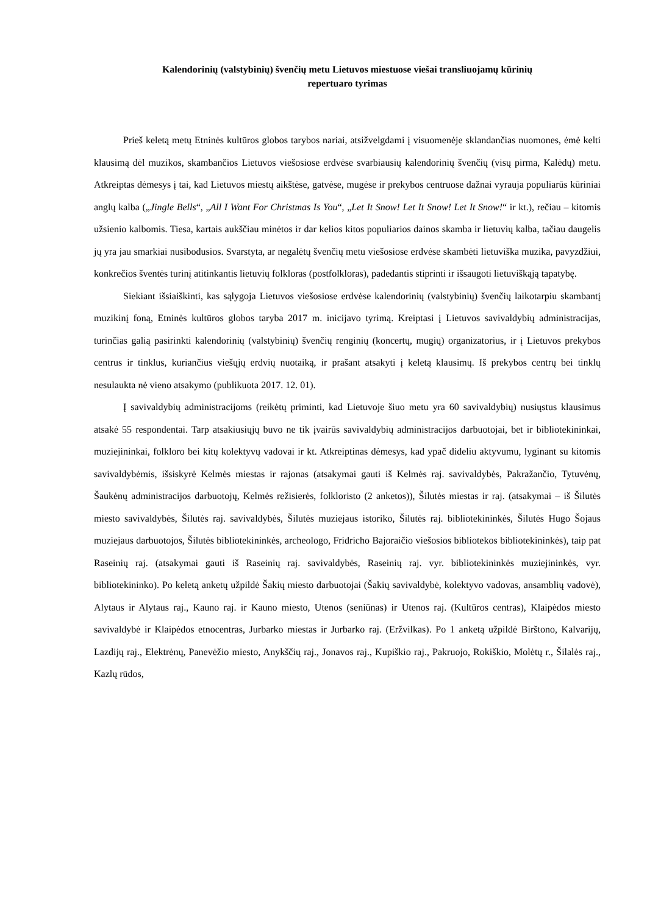Kalendorinių (valstybinių) švenčių metu Lietuvos miestuose viešai transliuojamų kūrinių
repertuaro tyrimas
Prieš keletą metų Etninės kultūros globos tarybos nariai, atsižvelgdami į visuomenėje sklandančias nuomones, ėmė kelti klausimą dėl muzikos, skambančios Lietuvos viešosiose erdvėse svarbiausių kalendorinių švenčių (visų pirma, Kalėdų) metu. Atkreiptas dėmesys į tai, kad Lietuvos miestų aikštėse, gatvėse, mugėse ir prekybos centruose dažnai vyrauja populiarūs kūriniai anglų kalba („Jingle Bells“, „All I Want For Christmas Is You“, „Let It Snow! Let It Snow! Let It Snow!“ ir kt.), rečiau – kitomis užsienio kalbomis. Tiesa, kartais aukščiau minėtos ir dar kelios kitos populiarios dainos skamba ir lietuvių kalba, tačiau daugelis jų yra jau smarkiai nusibodusios. Svarstyta, ar negalėtų švenčių metu viešosiose erdvėse skambėti lietuviška muzika, pavyzdžiui, konkrečios šventės turinį atitinkantis lietuvių folkloras (postfolkloras), padedantis stiprinti ir išsaugoti lietuviškąją tapatybę.
Siekiant išsiaiškinti, kas sąlygoja Lietuvos viešosiose erdvėse kalendorinių (valstybinių) švenčių laikotarpiu skambantį muzikinį foną, Etninės kultūros globos taryba 2017 m. inicijavo tyrimą. Kreiptasi į Lietuvos savivaldybių administracijas, turinčias galią pasirinkti kalendorinių (valstybinių) švenčių renginių (koncertų, mugių) organizatorius, ir į Lietuvos prekybos centrus ir tinklus, kuriančius viešųjų erdvių nuotaiką, ir prašant atsakyti į keletą klausimų. Iš prekybos centrų bei tinklų nesulaukta nė vieno atsakymo (publikuota 2017. 12. 01).
Į savivaldybių administracijoms (reikėtų priminti, kad Lietuvoje šiuo metu yra 60 savivaldybių) nusiųstus klausimus atsakė 55 respondentai. Tarp atsakiusiųjų buvo ne tik įvairūs savivaldybių administracijos darbuotojai, bet ir bibliotekininkai, muziejininkai, folkloro bei kitų kolektyvų vadovai ir kt. Atkreiptinas dėmesys, kad ypač dideliu aktyvumu, lyginant su kitomis savivaldybėmis, išsiskyrė Kelmės miestas ir rajonas (atsakymai gauti iš Kelmės raj. savivaldybės, Pakražančio, Tytuvėnų, Šaukėnų administracijos darbuotojų, Kelmės režisierės, folkloristo (2 anketos)), Šilutės miestas ir raj. (atsakymai – iš Šilutės miesto savivaldybės, Šilutės raj. savivaldybės, Šilutės muziejaus istoriko, Šilutės raj. bibliotekininkės, Šilutės Hugo Šojaus muziejaus darbuotojos, Šilutės bibliotekininkės, archeologo, Fridricho Bajoraičio viešosios bibliotekos bibliotekininkės), taip pat Raseinių raj. (atsakymai gauti iš Raseinių raj. savivaldybės, Raseinių raj. vyr. bibliotekininkės muziejininkės, vyr. bibliotekininko). Po keletą anketų užpildė Šakių miesto darbuotojai (Šakių savivaldybė, kolektyvo vadovas, ansamblių vadovė), Alytaus ir Alytaus raj., Kauno raj. ir Kauno miesto, Utenos (seniūnas) ir Utenos raj. (Kultūros centras), Klaipėdos miesto savivaldybė ir Klaipėdos etnocentras, Jurbarko miestas ir Jurbarko raj. (Eržvilkas). Po 1 anketą užpildė Birštono, Kalvarijų, Lazdijų raj., Elektrėnų, Panevėžio miesto, Anykščių raj., Jonavos raj., Kupiškio raj., Pakruojo, Rokiškio, Molėtų r., Šilalės raj., Kazlų rūdos,